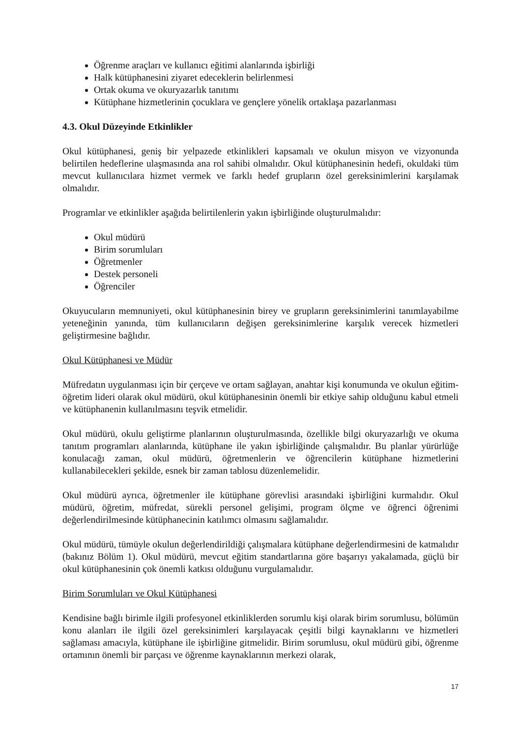Öğrenme araçları ve kullanıcı eğitimi alanlarında işbirliği
Halk kütüphanesini ziyaret edeceklerin belirlenmesi
Ortak okuma ve okuryazarlık tanıtımı
Kütüphane hizmetlerinin çocuklara ve gençlere yönelik ortaklaşa pazarlanması
4.3. Okul Düzeyinde Etkinlikler
Okul kütüphanesi, geniş bir yelpazede etkinlikleri kapsamalı ve okulun misyon ve vizyonunda belirtilen hedeflerine ulaşmasında ana rol sahibi olmalıdır. Okul kütüphanesinin hedefi, okuldaki tüm mevcut kullanıcılara hizmet vermek ve farklı hedef grupların özel gereksinimlerini karşılamak olmalıdır.
Programlar ve etkinlikler aşağıda belirtilenlerin yakın işbirliğinde oluşturulmalıdır:
Okul müdürü
Birim sorumluları
Öğretmenler
Destek personeli
Öğrenciler
Okuyucuların memnuniyeti, okul kütüphanesinin birey ve grupların gereksinimlerini tanımlayabilme yeteneğinin yanında, tüm kullanıcıların değişen gereksinimlerine karşılık verecek hizmetleri geliştirmesine bağlıdır.
Okul Kütüphanesi ve Müdür
Müfredatın uygulanması için bir çerçeve ve ortam sağlayan, anahtar kişi konumunda ve okulun eğitim-öğretim lideri olarak okul müdürü, okul kütüphanesinin önemli bir etkiye sahip olduğunu kabul etmeli ve kütüphanenin kullanılmasını teşvik etmelidir.
Okul müdürü, okulu geliştirme planlarının oluşturulmasında, özellikle bilgi okuryazarlığı ve okuma tanıtım programları alanlarında, kütüphane ile yakın işbirliğinde çalışmalıdır. Bu planlar yürürlüğe konulacağı zaman, okul müdürü, öğretmenlerin ve öğrencilerin kütüphane hizmetlerini kullanabilecekleri şekilde, esnek bir zaman tablosu düzenlemelidir.
Okul müdürü ayrıca, öğretmenler ile kütüphane görevlisi arasındaki işbirliğini kurmalıdır. Okul müdürü, öğretim, müfredat, sürekli personel gelişimi, program ölçme ve öğrenci öğrenimi değerlendirilmesinde kütüphanecinin katılımcı olmasını sağlamalıdır.
Okul müdürü, tümüyle okulun değerlendirildiği çalışmalara kütüphane değerlendirmesini de katmalıdır (bakınız Bölüm 1). Okul müdürü, mevcut eğitim standartlarına göre başarıyı yakalamada, güçlü bir okul kütüphanesinin çok önemli katkısı olduğunu vurgulamalıdır.
Birim Sorumluları ve Okul Kütüphanesi
Kendisine bağlı birimle ilgili profesyonel etkinliklerden sorumlu kişi olarak birim sorumlusu, bölümün konu alanları ile ilgili özel gereksinimleri karşılayacak çeşitli bilgi kaynaklarını ve hizmetleri sağlaması amacıyla, kütüphane ile işbirliğine gitmelidir. Birim sorumlusu, okul müdürü gibi, öğrenme ortamının önemli bir parçası ve öğrenme kaynaklarının merkezi olarak,
17